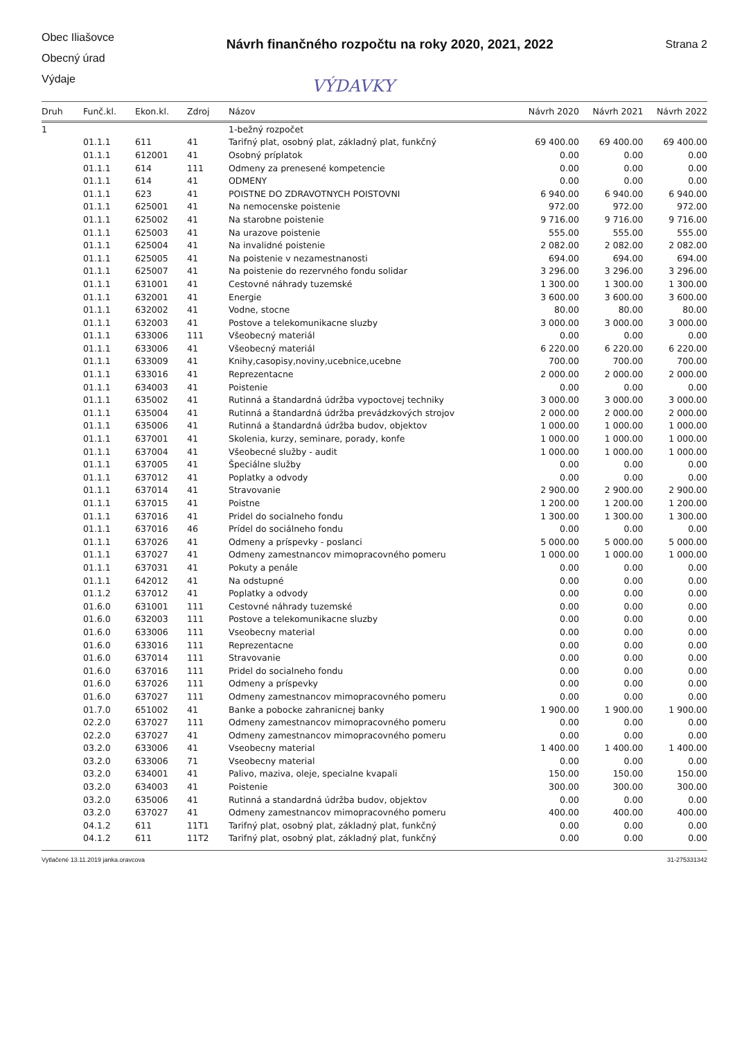Obec Iliašovce
Obecný úrad
Výdaje
Návrh finančného rozpočtu na roky 2020, 2021, 2022
Strana 2
VÝDAVKY
| Druh | Funč.kl. | Ekon.kl. | Zdroj | Názov | Návrh 2020 | Návrh 2021 | Návrh 2022 |
| --- | --- | --- | --- | --- | --- | --- | --- |
| 1 | | | | 1-bežný rozpočet | | | |
| | 01.1.1 | 611 | 41 | Tarifný plat, osobný plat, základný plat, funkčný | 69 400.00 | 69 400.00 | 69 400.00 |
| | 01.1.1 | 612001 | 41 | Osobný príplatok | 0.00 | 0.00 | 0.00 |
| | 01.1.1 | 614 | 111 | Odmeny za prenesené kompetencie | 0.00 | 0.00 | 0.00 |
| | 01.1.1 | 614 | 41 | ODMENY | 0.00 | 0.00 | 0.00 |
| | 01.1.1 | 623 | 41 | POISTNE DO ZDRAVOTNYCH POISTOVNI | 6 940.00 | 6 940.00 | 6 940.00 |
| | 01.1.1 | 625001 | 41 | Na nemocenske poistenie | 972.00 | 972.00 | 972.00 |
| | 01.1.1 | 625002 | 41 | Na starobne poistenie | 9 716.00 | 9 716.00 | 9 716.00 |
| | 01.1.1 | 625003 | 41 | Na urazove poistenie | 555.00 | 555.00 | 555.00 |
| | 01.1.1 | 625004 | 41 | Na invalidné poistenie | 2 082.00 | 2 082.00 | 2 082.00 |
| | 01.1.1 | 625005 | 41 | Na poistenie v nezamestnanosti | 694.00 | 694.00 | 694.00 |
| | 01.1.1 | 625007 | 41 | Na poistenie do rezervného fondu solidar | 3 296.00 | 3 296.00 | 3 296.00 |
| | 01.1.1 | 631001 | 41 | Cestovné náhrady tuzemské | 1 300.00 | 1 300.00 | 1 300.00 |
| | 01.1.1 | 632001 | 41 | Energie | 3 600.00 | 3 600.00 | 3 600.00 |
| | 01.1.1 | 632002 | 41 | Vodne, stocne | 80.00 | 80.00 | 80.00 |
| | 01.1.1 | 632003 | 41 | Postove a telekomunikacne sluzby | 3 000.00 | 3 000.00 | 3 000.00 |
| | 01.1.1 | 633006 | 111 | Všeobecný materiál | 0.00 | 0.00 | 0.00 |
| | 01.1.1 | 633006 | 41 | Všeobecný materiál | 6 220.00 | 6 220.00 | 6 220.00 |
| | 01.1.1 | 633009 | 41 | Knihy,casopisy,noviny,ucebnice,ucebne | 700.00 | 700.00 | 700.00 |
| | 01.1.1 | 633016 | 41 | Reprezentacne | 2 000.00 | 2 000.00 | 2 000.00 |
| | 01.1.1 | 634003 | 41 | Poistenie | 0.00 | 0.00 | 0.00 |
| | 01.1.1 | 635002 | 41 | Rutinná a štandardná údržba vypoctovej techniky | 3 000.00 | 3 000.00 | 3 000.00 |
| | 01.1.1 | 635004 | 41 | Rutinná a štandardná údržba prevádzkových strojov | 2 000.00 | 2 000.00 | 2 000.00 |
| | 01.1.1 | 635006 | 41 | Rutinná a štandardná údržba budov, objektov | 1 000.00 | 1 000.00 | 1 000.00 |
| | 01.1.1 | 637001 | 41 | Skolenia, kurzy, seminare, porady, konfe | 1 000.00 | 1 000.00 | 1 000.00 |
| | 01.1.1 | 637004 | 41 | Všeobecné služby - audit | 1 000.00 | 1 000.00 | 1 000.00 |
| | 01.1.1 | 637005 | 41 | Špeciálne služby | 0.00 | 0.00 | 0.00 |
| | 01.1.1 | 637012 | 41 | Poplatky a odvody | 0.00 | 0.00 | 0.00 |
| | 01.1.1 | 637014 | 41 | Stravovanie | 2 900.00 | 2 900.00 | 2 900.00 |
| | 01.1.1 | 637015 | 41 | Poistne | 1 200.00 | 1 200.00 | 1 200.00 |
| | 01.1.1 | 637016 | 41 | Pridel do socialneho fondu | 1 300.00 | 1 300.00 | 1 300.00 |
| | 01.1.1 | 637016 | 46 | Prídel do sociálneho fondu | 0.00 | 0.00 | 0.00 |
| | 01.1.1 | 637026 | 41 | Odmeny a príspevky - poslanci | 5 000.00 | 5 000.00 | 5 000.00 |
| | 01.1.1 | 637027 | 41 | Odmeny zamestnancov mimopracovného pomeru | 1 000.00 | 1 000.00 | 1 000.00 |
| | 01.1.1 | 637031 | 41 | Pokuty a penále | 0.00 | 0.00 | 0.00 |
| | 01.1.1 | 642012 | 41 | Na odstupné | 0.00 | 0.00 | 0.00 |
| | 01.1.2 | 637012 | 41 | Poplatky a odvody | 0.00 | 0.00 | 0.00 |
| | 01.6.0 | 631001 | 111 | Cestovné náhrady tuzemské | 0.00 | 0.00 | 0.00 |
| | 01.6.0 | 632003 | 111 | Postove a telekomunikacne sluzby | 0.00 | 0.00 | 0.00 |
| | 01.6.0 | 633006 | 111 | Vseobecny material | 0.00 | 0.00 | 0.00 |
| | 01.6.0 | 633016 | 111 | Reprezentacne | 0.00 | 0.00 | 0.00 |
| | 01.6.0 | 637014 | 111 | Stravovanie | 0.00 | 0.00 | 0.00 |
| | 01.6.0 | 637016 | 111 | Pridel do socialneho fondu | 0.00 | 0.00 | 0.00 |
| | 01.6.0 | 637026 | 111 | Odmeny a príspevky | 0.00 | 0.00 | 0.00 |
| | 01.6.0 | 637027 | 111 | Odmeny zamestnancov mimopracovného pomeru | 0.00 | 0.00 | 0.00 |
| | 01.7.0 | 651002 | 41 | Banke a pobocke zahranicnej banky | 1 900.00 | 1 900.00 | 1 900.00 |
| | 02.2.0 | 637027 | 111 | Odmeny zamestnancov mimopracovného pomeru | 0.00 | 0.00 | 0.00 |
| | 02.2.0 | 637027 | 41 | Odmeny zamestnancov mimopracovného pomeru | 0.00 | 0.00 | 0.00 |
| | 03.2.0 | 633006 | 41 | Vseobecny material | 1 400.00 | 1 400.00 | 1 400.00 |
| | 03.2.0 | 633006 | 71 | Vseobecny material | 0.00 | 0.00 | 0.00 |
| | 03.2.0 | 634001 | 41 | Palivo, maziva, oleje, specialne kvapali | 150.00 | 150.00 | 150.00 |
| | 03.2.0 | 634003 | 41 | Poistenie | 300.00 | 300.00 | 300.00 |
| | 03.2.0 | 635006 | 41 | Rutinná a standardná údržba budov, objektov | 0.00 | 0.00 | 0.00 |
| | 03.2.0 | 637027 | 41 | Odmeny zamestnancov mimopracovného pomeru | 400.00 | 400.00 | 400.00 |
| | 04.1.2 | 611 | 11T1 | Tarifný plat, osobný plat, základný plat, funkčný | 0.00 | 0.00 | 0.00 |
| | 04.1.2 | 611 | 11T2 | Tarifný plat, osobný plat, základný plat, funkčný | 0.00 | 0.00 | 0.00 |
Vytlačené 13.11.2019 janka.oravcova 31-275331342